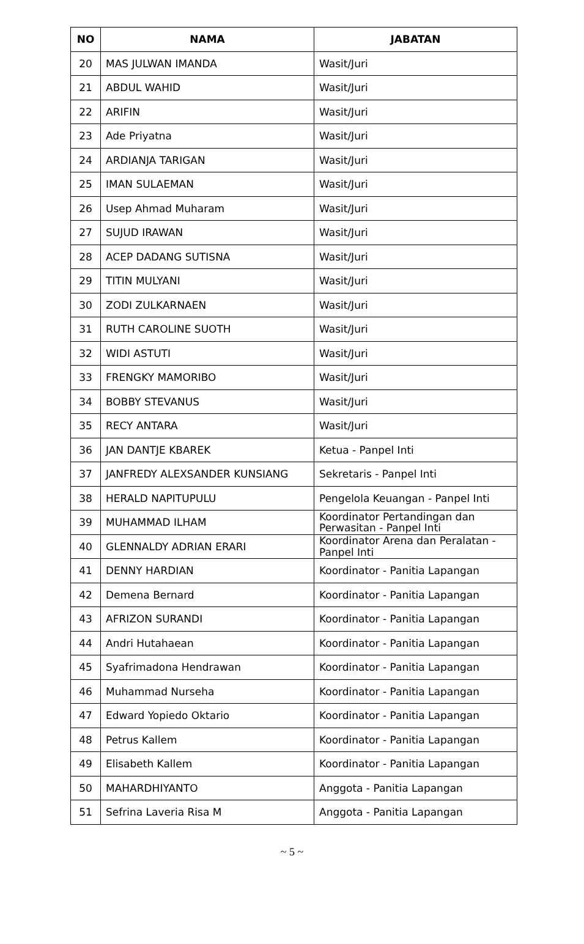| NO | NAMA | JABATAN |
| --- | --- | --- |
| 20 | MAS JULWAN IMANDA | Wasit/Juri |
| 21 | ABDUL WAHID | Wasit/Juri |
| 22 | ARIFIN | Wasit/Juri |
| 23 | Ade Priyatna | Wasit/Juri |
| 24 | ARDIANJA TARIGAN | Wasit/Juri |
| 25 | IMAN SULAEMAN | Wasit/Juri |
| 26 | Usep Ahmad Muharam | Wasit/Juri |
| 27 | SUJUD IRAWAN | Wasit/Juri |
| 28 | ACEP DADANG SUTISNA | Wasit/Juri |
| 29 | TITIN MULYANI | Wasit/Juri |
| 30 | ZODI ZULKARNAEN | Wasit/Juri |
| 31 | RUTH CAROLINE SUOTH | Wasit/Juri |
| 32 | WIDI ASTUTI | Wasit/Juri |
| 33 | FRENGKY MAMORIBO | Wasit/Juri |
| 34 | BOBBY STEVANUS | Wasit/Juri |
| 35 | RECY ANTARA | Wasit/Juri |
| 36 | JAN DANTJE KBAREK | Ketua - Panpel Inti |
| 37 | JANFREDY ALEXSANDER KUNSIANG | Sekretaris - Panpel Inti |
| 38 | HERALD NAPITUPULU | Pengelola Keuangan - Panpel Inti |
| 39 | MUHAMMAD ILHAM | Koordinator Pertandingan dan Perwasitan - Panpel Inti |
| 40 | GLENNALDY ADRIAN ERARI | Koordinator Arena dan Peralatan - Panpel Inti |
| 41 | DENNY HARDIAN | Koordinator - Panitia Lapangan |
| 42 | Demena Bernard | Koordinator - Panitia Lapangan |
| 43 | AFRIZON SURANDI | Koordinator - Panitia Lapangan |
| 44 | Andri Hutahaean | Koordinator - Panitia Lapangan |
| 45 | Syafrimadona Hendrawan | Koordinator - Panitia Lapangan |
| 46 | Muhammad Nurseha | Koordinator - Panitia Lapangan |
| 47 | Edward Yopiedo Oktario | Koordinator - Panitia Lapangan |
| 48 | Petrus Kallem | Koordinator - Panitia Lapangan |
| 49 | Elisabeth Kallem | Koordinator - Panitia Lapangan |
| 50 | MAHARDHIYANTO | Anggota - Panitia Lapangan |
| 51 | Sefrina Laveria Risa M | Anggota - Panitia Lapangan |
~ 5 ~